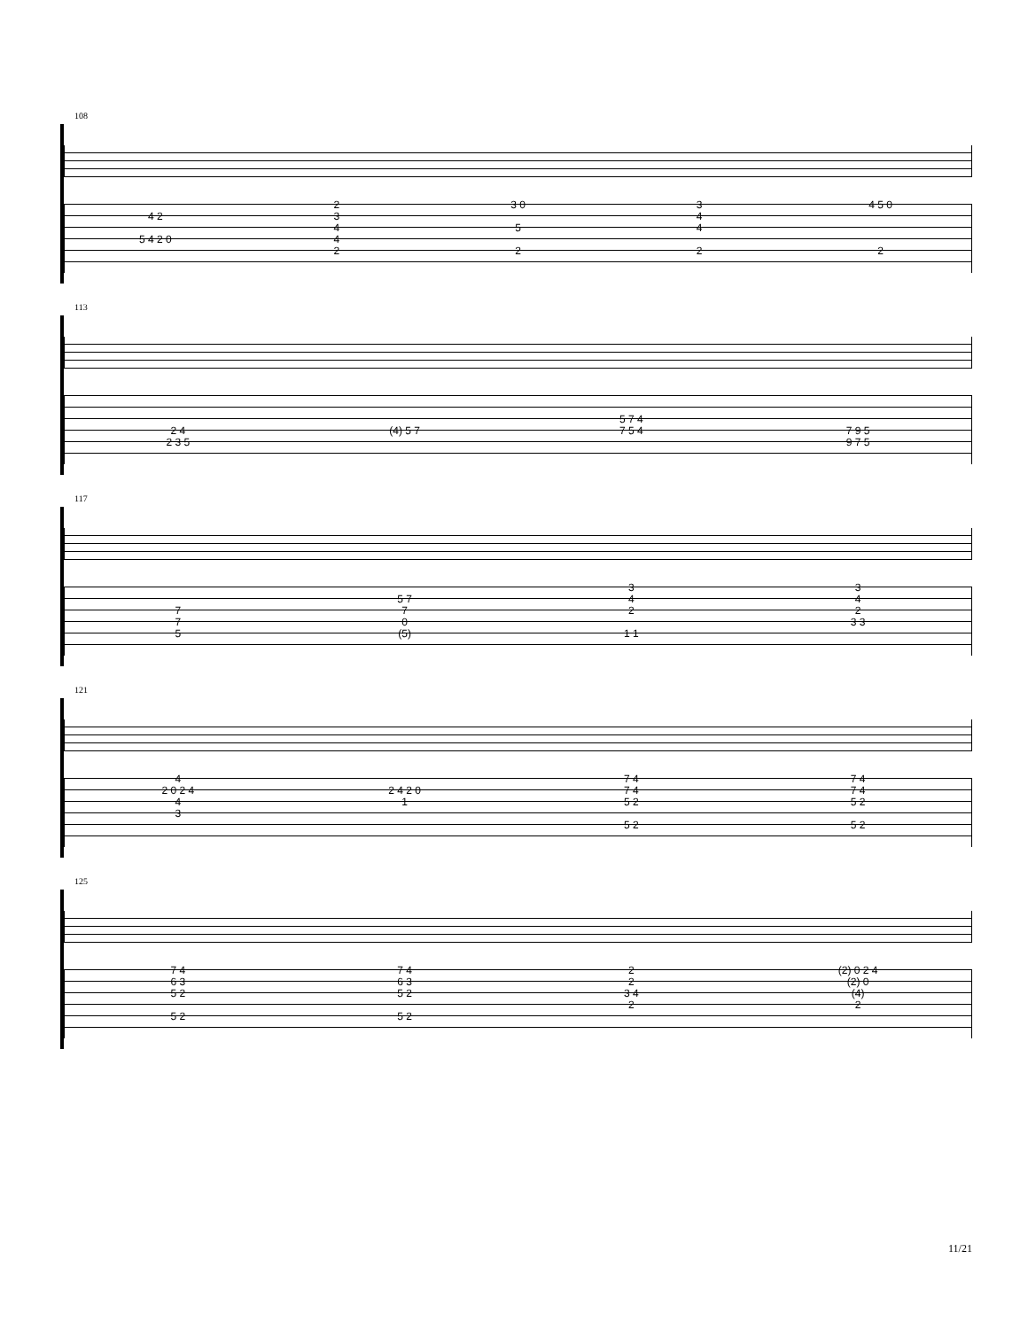108
2 3 0 3 4 5 0
4 2 3 4
454
5 4 2 0 4
2222
113
5 7 4
2 4 (4) 5 7 7 5 4 7 9 5
2 3 5 9 7 5
117
33
5 7 44
7722
70 3 3
5 (5) 1 1
121
4 7 4 7 4
2 0 2 4 2 4 2 0 7 4 7 4
41 5 2 5 2
3
5 2 5 2
125
7 4 7 4 2 (2) 0 2 4
6 3 6 3 2 (2) 0
5 2 5 2 3 4 (4)
22
5 2 5 2
11/21